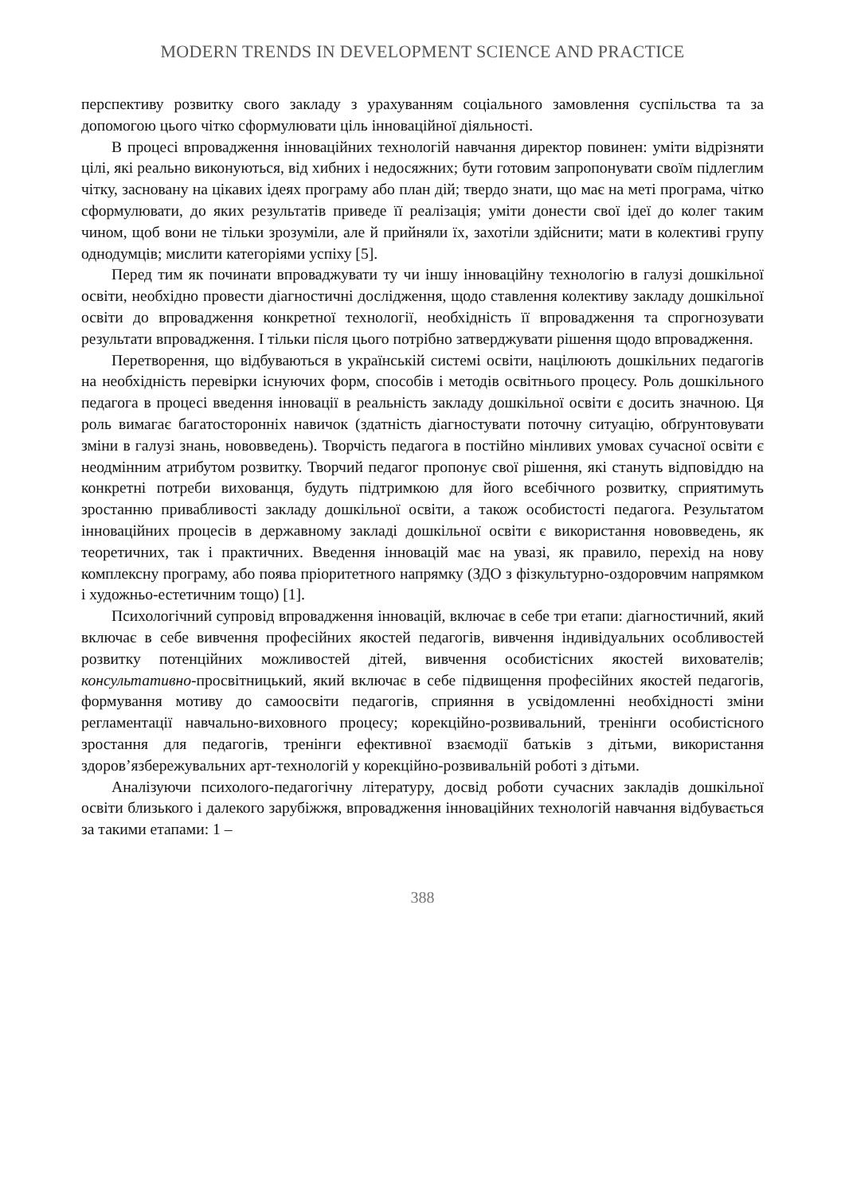MODERN TRENDS IN DEVELOPMENT SCIENCE AND PRACTICE
перспективу розвитку свого закладу з урахуванням соціального замовлення суспільства та за допомогою цього чітко сформулювати ціль інноваційної діяльності.
В процесі впровадження інноваційних технологій навчання директор повинен: уміти відрізняти цілі, які реально виконуються, від хибних і недосяжних; бути готовим запропонувати своїм підлеглим чітку, засновану на цікавих ідеях програму або план дій; твердо знати, що має на меті програма, чітко сформулювати, до яких результатів приведе її реалізація; уміти донести свої ідеї до колег таким чином, щоб вони не тільки зрозуміли, але й прийняли їх, захотіли здійснити; мати в колективі групу однодумців; мислити категоріями успіху [5].
Перед тим як починати впроваджувати ту чи іншу інноваційну технологію в галузі дошкільної освіти, необхідно провести діагностичні дослідження, щодо ставлення колективу закладу дошкільної освіти до впровадження конкретної технології, необхідність її впровадження та спрогнозувати результати впровадження. І тільки після цього потрібно затверджувати рішення щодо впровадження.
Перетворення, що відбуваються в українській системі освіти, націлюють дошкільних педагогів на необхідність перевірки існуючих форм, способів і методів освітнього процесу. Роль дошкільного педагога в процесі введення інновації в реальність закладу дошкільної освіти є досить значною. Ця роль вимагає багатосторонніх навичок (здатність діагностувати поточну ситуацію, обґрунтовувати зміни в галузі знань, нововведень). Творчість педагога в постійно мінливих умовах сучасної освіти є неодмінним атрибутом розвитку. Творчий педагог пропонує свої рішення, які стануть відповіддю на конкретні потреби вихованця, будуть підтримкою для його всебічного розвитку, сприятимуть зростанню привабливості закладу дошкільної освіти, а також особистості педагога. Результатом інноваційних процесів в державному закладі дошкільної освіти є використання нововведень, як теоретичних, так і практичних. Введення інновацій має на увазі, як правило, перехід на нову комплексну програму, або поява пріоритетного напрямку (ЗДО з фізкультурно-оздоровчим напрямком і художньо-естетичним тощо) [1].
Психологічний супровід впровадження інновацій, включає в себе три етапи: діагностичний, який включає в себе вивчення професійних якостей педагогів, вивчення індивідуальних особливостей розвитку потенційних можливостей дітей, вивчення особистісних якостей вихователів; консультативно-просвітницький, який включає в себе підвищення професійних якостей педагогів, формування мотиву до самоосвіти педагогів, сприяння в усвідомленні необхідності зміни регламентації навчально-виховного процесу; корекційно-розвивальний, тренінги особистісного зростання для педагогів, тренінги ефективної взаємодії батьків з дітьми, використання здоров’язбережувальних арт-технологій у корекційно-розвивальній роботі з дітьми.
Аналізуючи психолого-педагогічну літературу, досвід роботи сучасних закладів дошкільної освіти близького і далекого зарубіжжя, впровадження інноваційних технологій навчання відбувається за такими етапами: 1 –
388